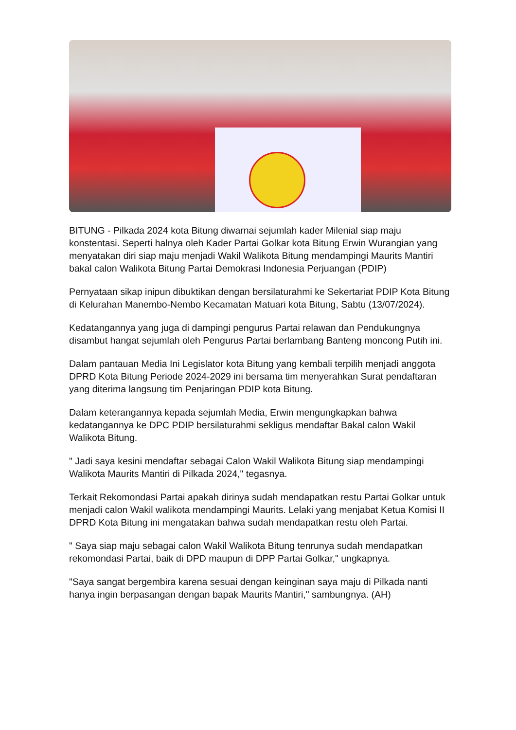BITUNG - Pilkada 2024 kota Bitung diwarnai sejumlah kader Milenial siap maju konstentasi. Seperti halnya oleh Kader Partai Golkar kota Bitung Erwin Wurangian yang menyatakan diri siap maju menjadi Wakil Walikota Bitung mendampingi Maurits Mantiri bakal calon Walikota Bitung Partai Demokrasi Indonesia Perjuangan (PDIP)
Pernyataan sikap inipun dibuktikan dengan bersilaturahmi ke Sekertariat PDIP Kota Bitung di Kelurahan Manembo-Nembo Kecamatan Matuari kota Bitung, Sabtu (13/07/2024).
Kedatangannya yang juga di dampingi pengurus Partai relawan dan Pendukungnya disambut hangat sejumlah oleh Pengurus Partai berlambang Banteng moncong Putih ini.
Dalam pantauan Media Ini Legislator kota Bitung yang kembali terpilih menjadi anggota DPRD Kota Bitung Periode 2024-2029 ini bersama tim menyerahkan Surat pendaftaran yang diterima langsung tim Penjaringan PDIP kota Bitung.
Dalam keterangannya kepada sejumlah Media, Erwin mengungkapkan bahwa kedatangannya ke DPC PDIP bersilaturahmi sekligus mendaftar Bakal calon Wakil Walikota Bitung.
" Jadi saya kesini mendaftar sebagai Calon Wakil Walikota Bitung siap mendampingi Walikota Maurits Mantiri di Pilkada 2024," tegasnya.
Terkait Rekomondasi Partai apakah dirinya sudah mendapatkan restu Partai Golkar untuk menjadi calon Wakil walikota mendampingi Maurits. Lelaki yang menjabat Ketua Komisi II DPRD Kota Bitung ini mengatakan bahwa sudah mendapatkan restu oleh Partai.
" Saya siap maju sebagai calon Wakil Walikota Bitung tenrunya sudah mendapatkan rekomondasi Partai, baik di DPD maupun di DPP Partai Golkar," ungkapnya.
"Saya sangat bergembira karena sesuai dengan keinginan saya maju di Pilkada nanti hanya ingin berpasangan dengan bapak Maurits Mantiri," sambungnya. (AH)